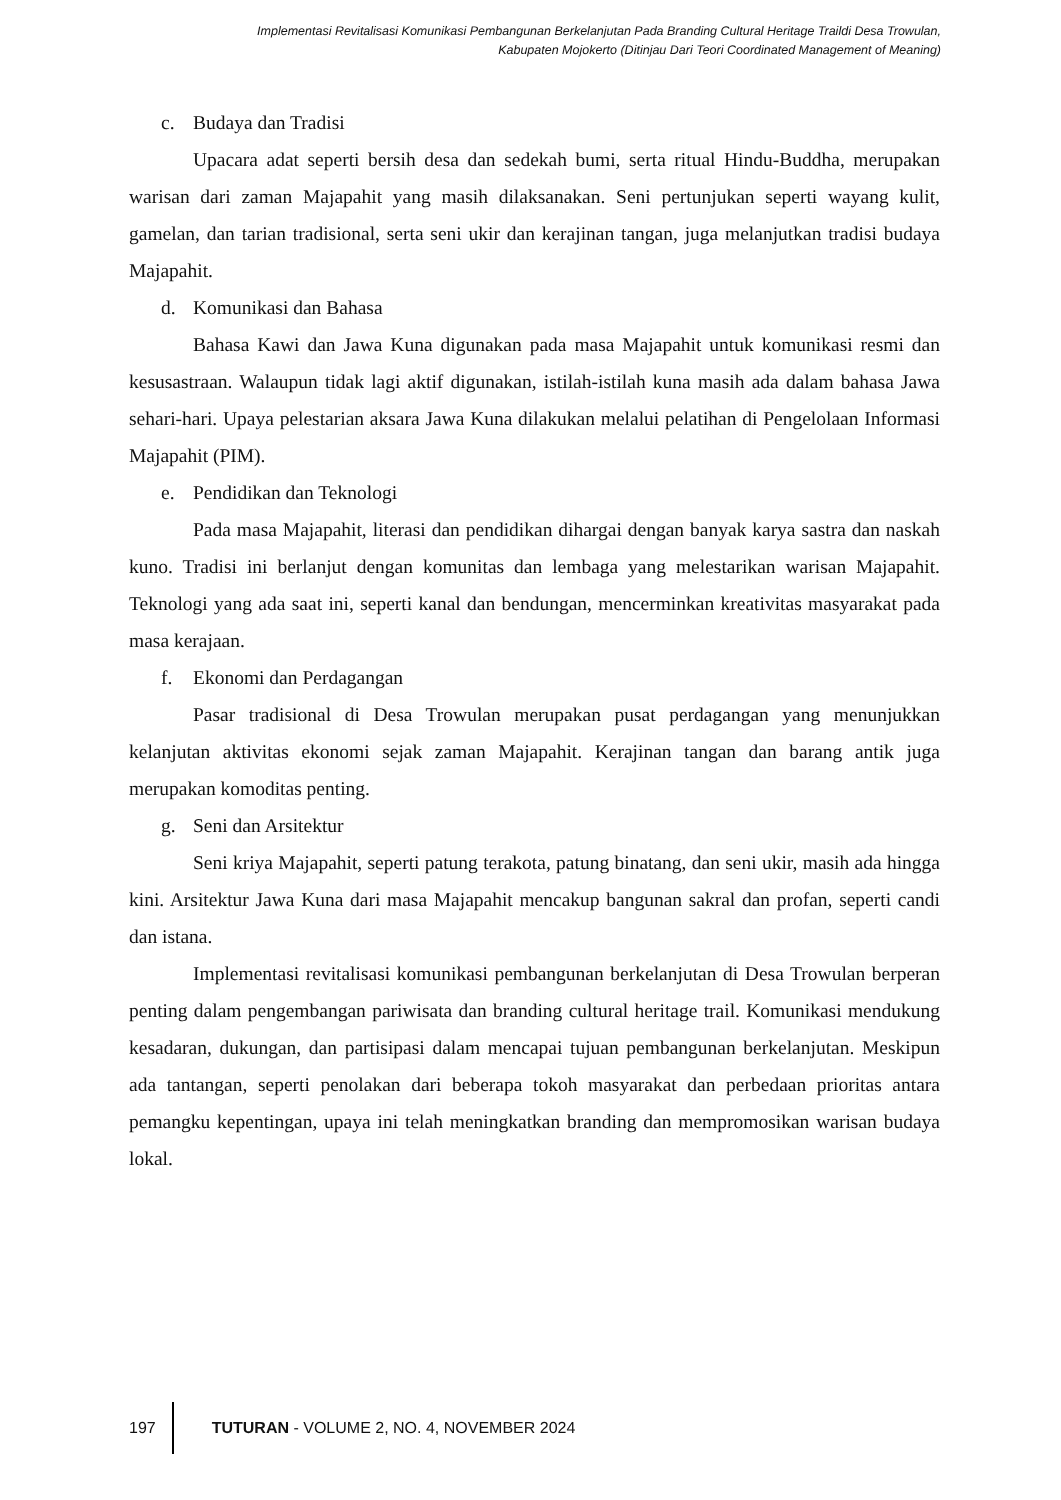Implementasi Revitalisasi Komunikasi Pembangunan Berkelanjutan Pada Branding Cultural Heritage Traildi Desa Trowulan,
Kabupaten Mojokerto (Ditinjau Dari Teori Coordinated Management of Meaning)
c. Budaya dan Tradisi
Upacara adat seperti bersih desa dan sedekah bumi, serta ritual Hindu-Buddha, merupakan warisan dari zaman Majapahit yang masih dilaksanakan. Seni pertunjukan seperti wayang kulit, gamelan, dan tarian tradisional, serta seni ukir dan kerajinan tangan, juga melanjutkan tradisi budaya Majapahit.
d. Komunikasi dan Bahasa
Bahasa Kawi dan Jawa Kuna digunakan pada masa Majapahit untuk komunikasi resmi dan kesusastraan. Walaupun tidak lagi aktif digunakan, istilah-istilah kuna masih ada dalam bahasa Jawa sehari-hari. Upaya pelestarian aksara Jawa Kuna dilakukan melalui pelatihan di Pengelolaan Informasi Majapahit (PIM).
e. Pendidikan dan Teknologi
Pada masa Majapahit, literasi dan pendidikan dihargai dengan banyak karya sastra dan naskah kuno. Tradisi ini berlanjut dengan komunitas dan lembaga yang melestarikan warisan Majapahit. Teknologi yang ada saat ini, seperti kanal dan bendungan, mencerminkan kreativitas masyarakat pada masa kerajaan.
f. Ekonomi dan Perdagangan
Pasar tradisional di Desa Trowulan merupakan pusat perdagangan yang menunjukkan kelanjutan aktivitas ekonomi sejak zaman Majapahit. Kerajinan tangan dan barang antik juga merupakan komoditas penting.
g. Seni dan Arsitektur
Seni kriya Majapahit, seperti patung terakota, patung binatang, dan seni ukir, masih ada hingga kini. Arsitektur Jawa Kuna dari masa Majapahit mencakup bangunan sakral dan profan, seperti candi dan istana.
Implementasi revitalisasi komunikasi pembangunan berkelanjutan di Desa Trowulan berperan penting dalam pengembangan pariwisata dan branding cultural heritage trail. Komunikasi mendukung kesadaran, dukungan, dan partisipasi dalam mencapai tujuan pembangunan berkelanjutan. Meskipun ada tantangan, seperti penolakan dari beberapa tokoh masyarakat dan perbedaan prioritas antara pemangku kepentingan, upaya ini telah meningkatkan branding dan mempromosikan warisan budaya lokal.
197
TUTURAN - VOLUME 2, NO. 4, NOVEMBER 2024